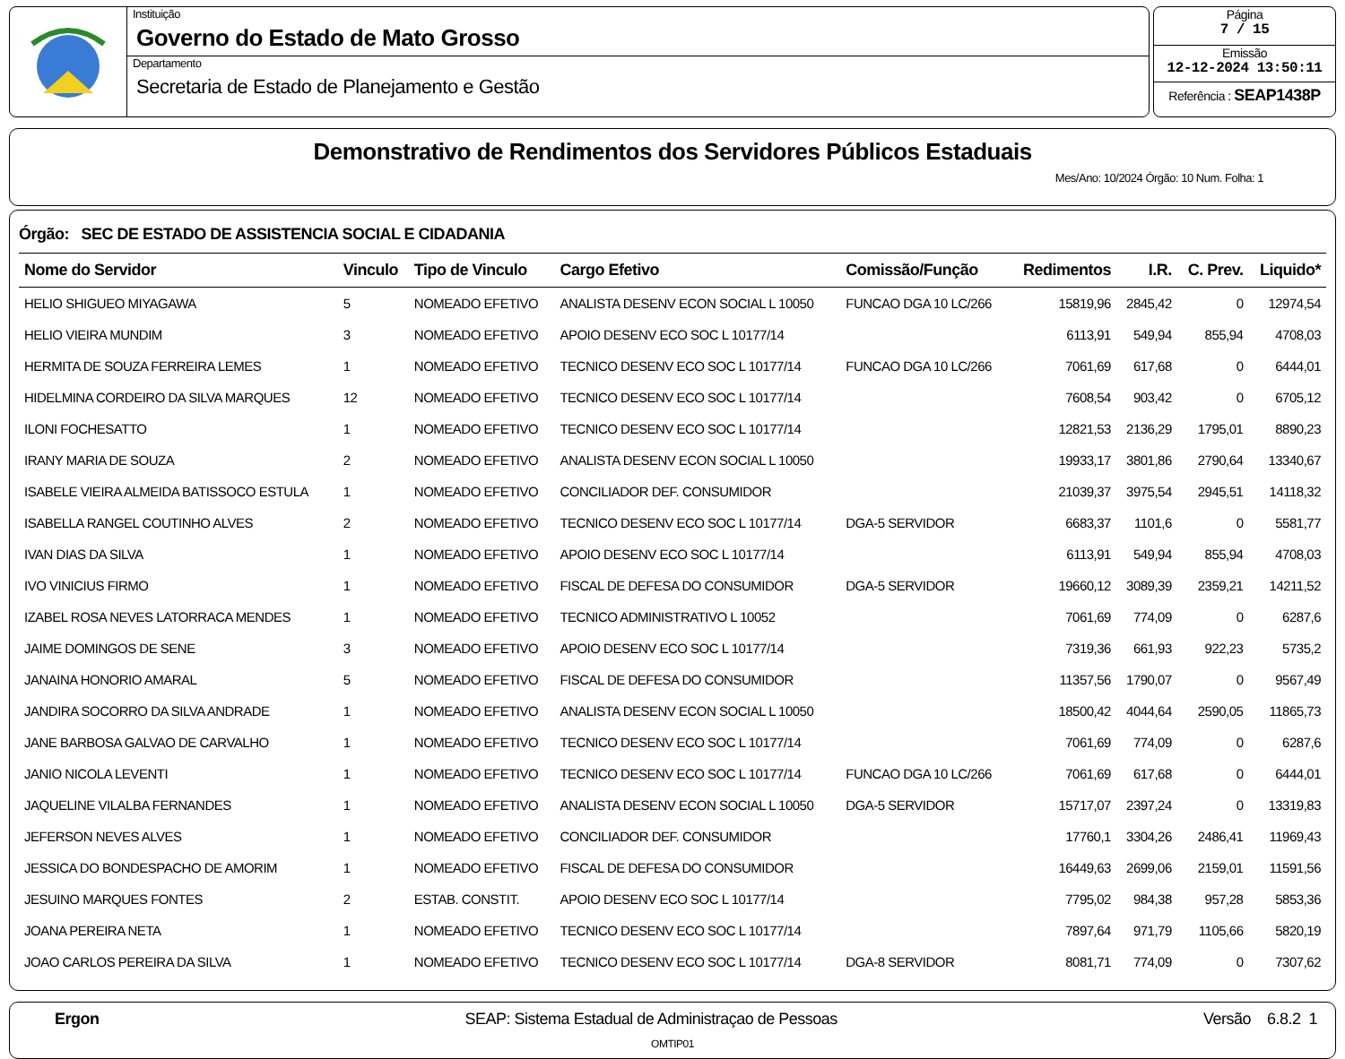Instituição
Governo do Estado de Mato Grosso
Departamento
Secretaria de Estado de Planejamento e Gestão
Página
7 / 15
Emissão
12-12-2024 13:50:11
Referência : SEAP1438P
Demonstrativo de Rendimentos dos Servidores Públicos Estaduais
Mes/Ano: 10/2024 Órgão: 10 Num. Folha: 1
Órgão: SEC DE ESTADO DE ASSISTENCIA SOCIAL E CIDADANIA
| Nome do Servidor | Vinculo | Tipo de Vinculo | Cargo Efetivo | Comissão/Função | Redimentos | I.R. | C. Prev. | Liquido* |
| --- | --- | --- | --- | --- | --- | --- | --- | --- |
| HELIO SHIGUEO MIYAGAWA | 5 | NOMEADO EFETIVO | ANALISTA DESENV ECON SOCIAL L 10050 | FUNCAO DGA 10 LC/266 | 15819,96 | 2845,42 | 0 | 12974,54 |
| HELIO VIEIRA MUNDIM | 3 | NOMEADO EFETIVO | APOIO DESENV ECO SOC L 10177/14 | | 6113,91 | 549,94 | 855,94 | 4708,03 |
| HERMITA DE SOUZA FERREIRA LEMES | 1 | NOMEADO EFETIVO | TECNICO DESENV ECO SOC L 10177/14 | FUNCAO DGA 10 LC/266 | 7061,69 | 617,68 | 0 | 6444,01 |
| HIDELMINA CORDEIRO DA SILVA MARQUES | 12 | NOMEADO EFETIVO | TECNICO DESENV ECO SOC L 10177/14 | | 7608,54 | 903,42 | 0 | 6705,12 |
| ILONI FOCHESATTO | 1 | NOMEADO EFETIVO | TECNICO DESENV ECO SOC L 10177/14 | | 12821,53 | 2136,29 | 1795,01 | 8890,23 |
| IRANY MARIA DE SOUZA | 2 | NOMEADO EFETIVO | ANALISTA DESENV ECON SOCIAL L 10050 | | 19933,17 | 3801,86 | 2790,64 | 13340,67 |
| ISABELE VIEIRA ALMEIDA BATISSOCO ESTULA | 1 | NOMEADO EFETIVO | CONCILIADOR DEF. CONSUMIDOR | | 21039,37 | 3975,54 | 2945,51 | 14118,32 |
| ISABELLA RANGEL COUTINHO ALVES | 2 | NOMEADO EFETIVO | TECNICO DESENV ECO SOC L 10177/14 | DGA-5 SERVIDOR | 6683,37 | 1101,6 | 0 | 5581,77 |
| IVAN DIAS DA SILVA | 1 | NOMEADO EFETIVO | APOIO DESENV ECO SOC L 10177/14 | | 6113,91 | 549,94 | 855,94 | 4708,03 |
| IVO VINICIUS FIRMO | 1 | NOMEADO EFETIVO | FISCAL DE DEFESA DO CONSUMIDOR | DGA-5 SERVIDOR | 19660,12 | 3089,39 | 2359,21 | 14211,52 |
| IZABEL ROSA NEVES LATORRACA MENDES | 1 | NOMEADO EFETIVO | TECNICO ADMINISTRATIVO L 10052 | | 7061,69 | 774,09 | 0 | 6287,6 |
| JAIME DOMINGOS DE SENE | 3 | NOMEADO EFETIVO | APOIO DESENV ECO SOC L 10177/14 | | 7319,36 | 661,93 | 922,23 | 5735,2 |
| JANAINA HONORIO AMARAL | 5 | NOMEADO EFETIVO | FISCAL DE DEFESA DO CONSUMIDOR | | 11357,56 | 1790,07 | 0 | 9567,49 |
| JANDIRA SOCORRO DA SILVA ANDRADE | 1 | NOMEADO EFETIVO | ANALISTA DESENV ECON SOCIAL L 10050 | | 18500,42 | 4044,64 | 2590,05 | 11865,73 |
| JANE BARBOSA GALVAO DE CARVALHO | 1 | NOMEADO EFETIVO | TECNICO DESENV ECO SOC L 10177/14 | | 7061,69 | 774,09 | 0 | 6287,6 |
| JANIO NICOLA LEVENTI | 1 | NOMEADO EFETIVO | TECNICO DESENV ECO SOC L 10177/14 | FUNCAO DGA 10 LC/266 | 7061,69 | 617,68 | 0 | 6444,01 |
| JAQUELINE VILALBA FERNANDES | 1 | NOMEADO EFETIVO | ANALISTA DESENV ECON SOCIAL L 10050 | DGA-5 SERVIDOR | 15717,07 | 2397,24 | 0 | 13319,83 |
| JEFERSON NEVES ALVES | 1 | NOMEADO EFETIVO | CONCILIADOR DEF. CONSUMIDOR | | 17760,1 | 3304,26 | 2486,41 | 11969,43 |
| JESSICA DO BONDESPACHO DE AMORIM | 1 | NOMEADO EFETIVO | FISCAL DE DEFESA DO CONSUMIDOR | | 16449,63 | 2699,06 | 2159,01 | 11591,56 |
| JESUINO MARQUES FONTES | 2 | ESTAB. CONSTIT. | APOIO DESENV ECO SOC L 10177/14 | | 7795,02 | 984,38 | 957,28 | 5853,36 |
| JOANA PEREIRA NETA | 1 | NOMEADO EFETIVO | TECNICO DESENV ECO SOC L 10177/14 | | 7897,64 | 971,79 | 1105,66 | 5820,19 |
| JOAO CARLOS PEREIRA DA SILVA | 1 | NOMEADO EFETIVO | TECNICO DESENV ECO SOC L 10177/14 | DGA-8 SERVIDOR | 8081,71 | 774,09 | 0 | 7307,62 |
Ergon SEAP: Sistema Estadual de Administraçao de Pessoas Versão 6.8.2 1
OMTIP01